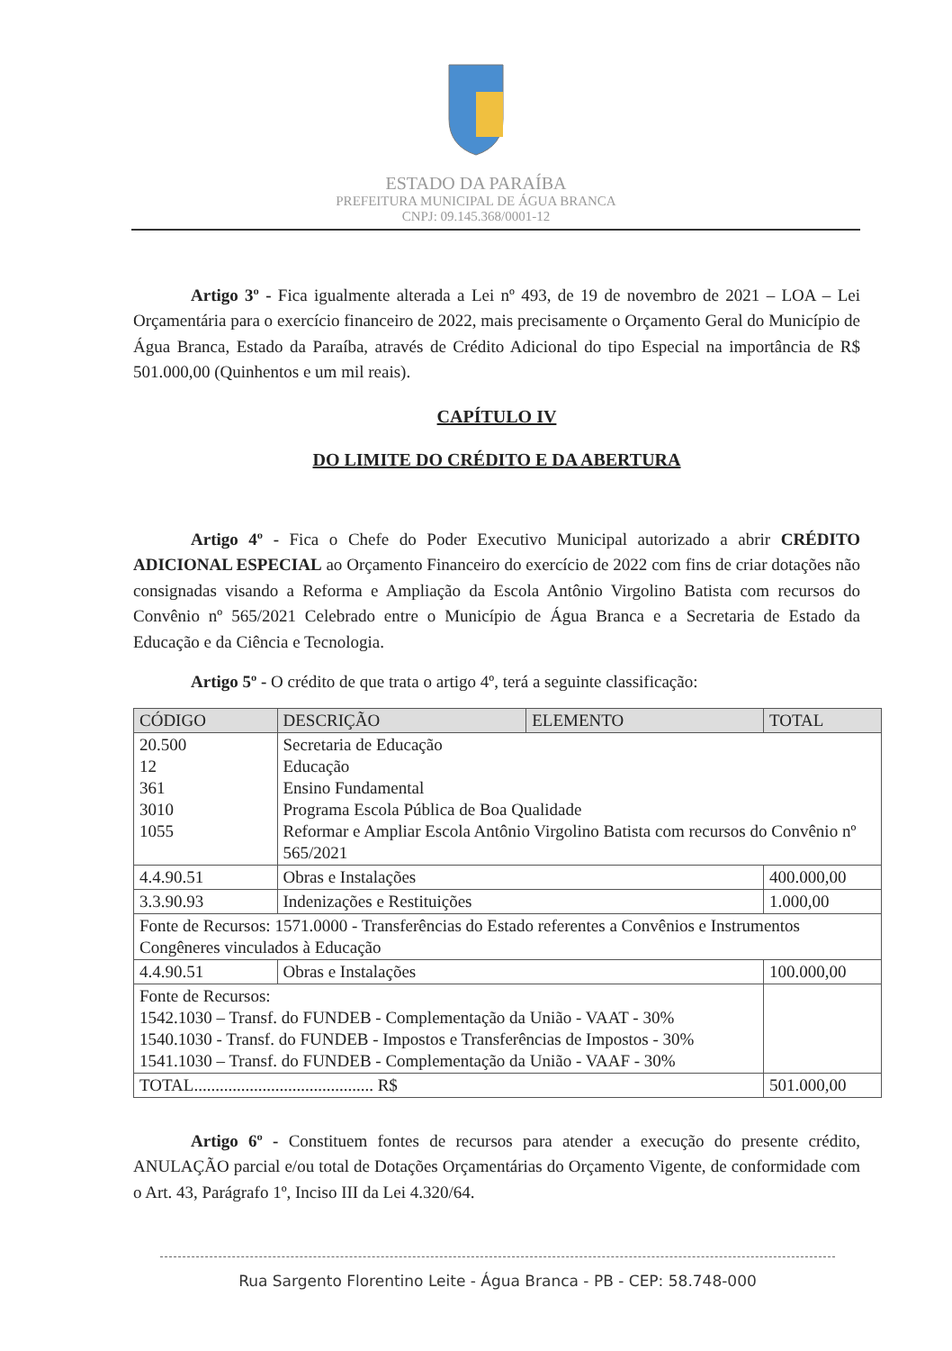ESTADO DA PARAÍBA
PREFEITURA MUNICIPAL DE ÁGUA BRANCA
CNPJ: 09.145.368/0001-12
Artigo 3º - Fica igualmente alterada a Lei nº 493, de 19 de novembro de 2021 – LOA – Lei Orçamentária para o exercício financeiro de 2022, mais precisamente o Orçamento Geral do Município de Água Branca, Estado da Paraíba, através de Crédito Adicional do tipo Especial na importância de R$ 501.000,00 (Quinhentos e um mil reais).
CAPÍTULO IV
DO LIMITE DO CRÉDITO E DA ABERTURA
Artigo 4º - Fica o Chefe do Poder Executivo Municipal autorizado a abrir CRÉDITO ADICIONAL ESPECIAL ao Orçamento Financeiro do exercício de 2022 com fins de criar dotações não consignadas visando a Reforma e Ampliação da Escola Antônio Virgolino Batista com recursos do Convênio nº 565/2021 Celebrado entre o Município de Água Branca e a Secretaria de Estado da Educação e da Ciência e Tecnologia.
Artigo 5º - O crédito de que trata o artigo 4º, terá a seguinte classificação:
| CÓDIGO | DESCRIÇÃO | ELEMENTO | TOTAL | |
| --- | --- | --- | --- | --- |
| 20.500 12 361 3010 1055 | Secretaria de Educação Educação Ensino Fundamental Programa Escola Pública de Boa Qualidade Reformar e Ampliar Escola Antônio Virgolino Batista com recursos do Convênio nº 565/2021 | | | |
| 4.4.90.51 | Obras e Instalações | | | 400.000,00 |
| 3.3.90.93 | Indenizações e Restituições | | | 1.000,00 |
| Fonte de Recursos: 1571.0000 - Transferências do Estado referentes a Convênios e Instrumentos Congêneres vinculados à Educação | | | | |
| 4.4.90.51 | Obras e Instalações | | | 100.000,00 |
| Fonte de Recursos: 1542.1030 – Transf. do FUNDEB - Complementação da União - VAAT - 30% 1540.1030 - Transf. do FUNDEB - Impostos e Transferências de Impostos - 30% 1541.1030 – Transf. do FUNDEB - Complementação da União - VAAF - 30% | | | | |
| TOTAL.......................................... R$ | | | | 501.000,00 |
Artigo 6º - Constituem fontes de recursos para atender a execução do presente crédito, ANULAÇÃO parcial e/ou total de Dotações Orçamentárias do Orçamento Vigente, de conformidade com o Art. 43, Parágrafo 1º, Inciso III da Lei 4.320/64.
Rua Sargento Florentino Leite - Água Branca - PB - CEP: 58.748-000